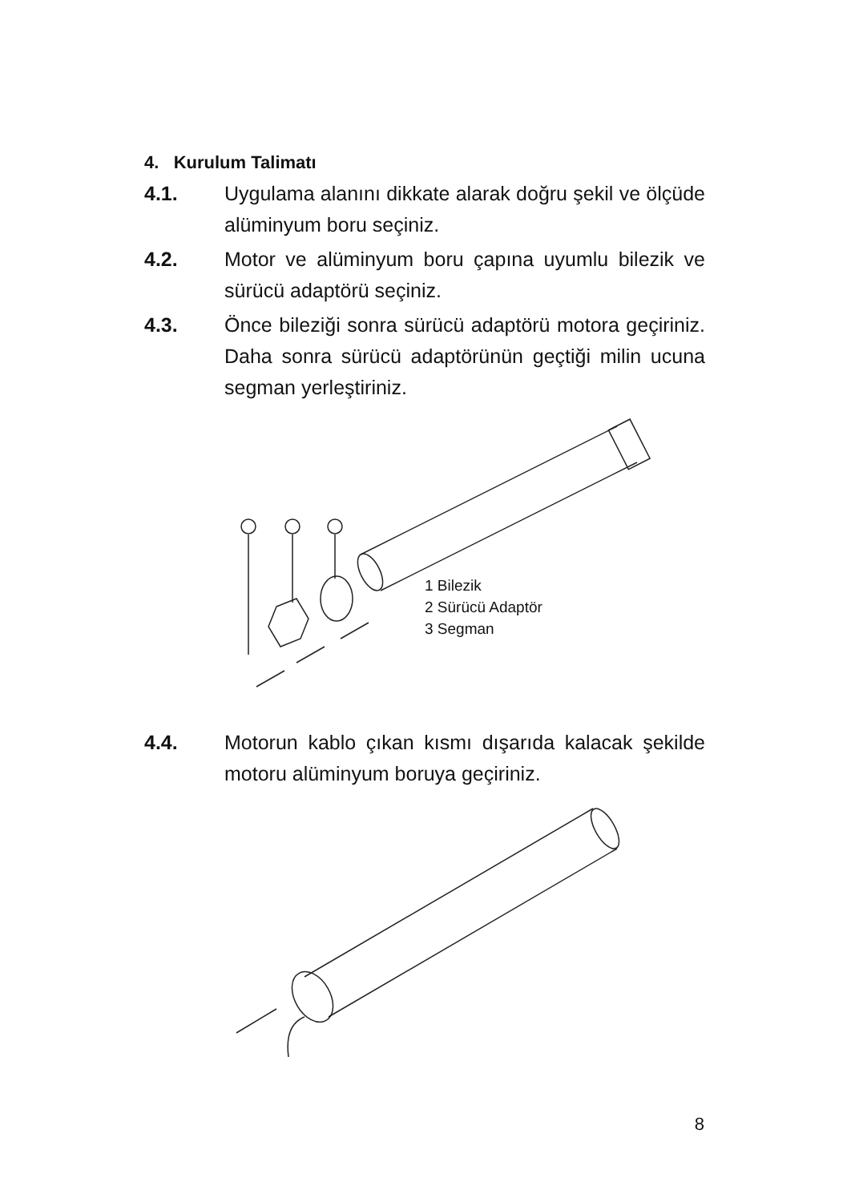4. Kurulum Talimatı
4.1. Uygulama alanını dikkate alarak doğru şekil ve ölçüde alüminyum boru seçiniz.
4.2. Motor ve alüminyum boru çapına uyumlu bilezik ve sürücü adaptörü seçiniz.
4.3. Önce bileziği sonra sürücü adaptörü motora geçiriniz. Daha sonra sürücü adaptörünün geçtiği milin ucuna segman yerleştiriniz.
1 Bilezik
2 Sürücü Adaptör
3 Segman
4.4. Motorun kablo çıkan kısmı dışarıda kalacak şekilde motoru alüminyum boruya geçiriniz.
8